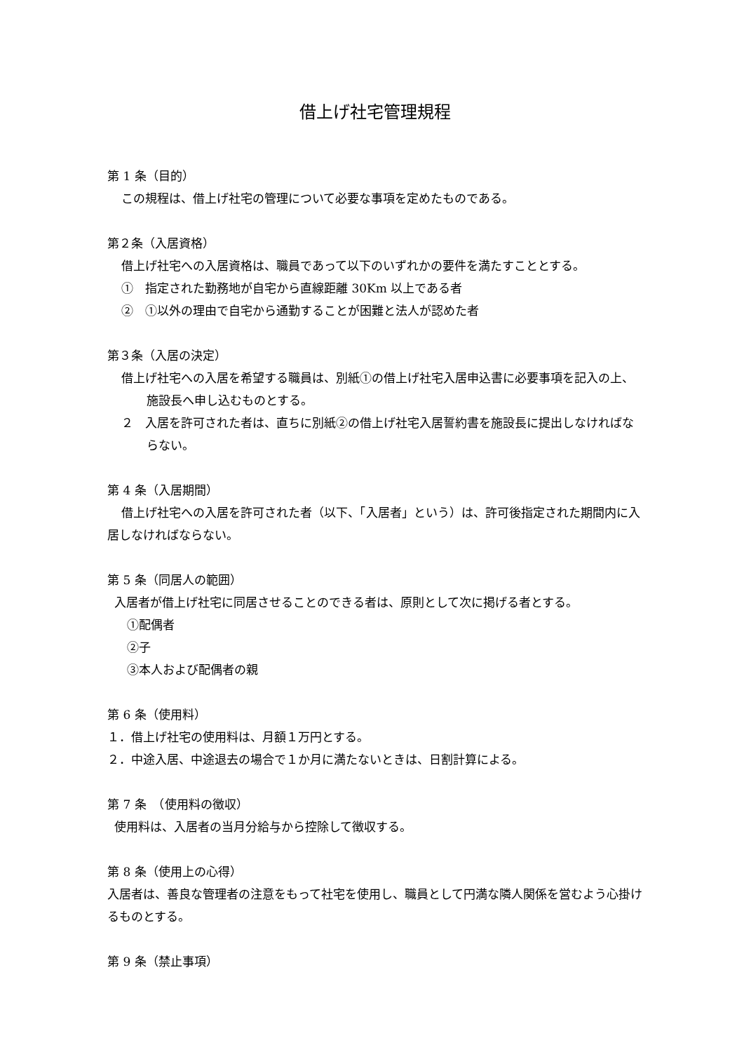借上げ社宅管理規程
第 1 条（目的）
この規程は、借上げ社宅の管理について必要な事項を定めたものである。
第２条（入居資格）
借上げ社宅への入居資格は、職員であって以下のいずれかの要件を満たすこととする。
①　指定された勤務地が自宅から直線距離 30Km 以上である者
②　①以外の理由で自宅から通勤することが困難と法人が認めた者
第３条（入居の決定）
借上げ社宅への入居を希望する職員は、別紙①の借上げ社宅入居申込書に必要事項を記入の上、　施設長へ申し込むものとする。
２　入居を許可された者は、直ちに別紙②の借上げ社宅入居誓約書を施設長に提出しなければならない。
第 4 条（入居期間）
借上げ社宅への入居を許可された者（以下、「入居者」という）は、許可後指定された期間内に入居しなければならない。
第 5 条（同居人の範囲）
入居者が借上げ社宅に同居させることのできる者は、原則として次に掲げる者とする。
①配偶者
②子
③本人および配偶者の親
第 6 条（使用料）
１．借上げ社宅の使用料は、月額１万円とする。
２．中途入居、中途退去の場合で１か月に満たないときは、日割計算による。
第 7 条　（使用料の徴収）
使用料は、入居者の当月分給与から控除して徴収する。
第 8 条（使用上の心得）
入居者は、善良な管理者の注意をもって社宅を使用し、職員として円満な隣人関係を営むよう心掛けるものとする。
第 9 条（禁止事項）